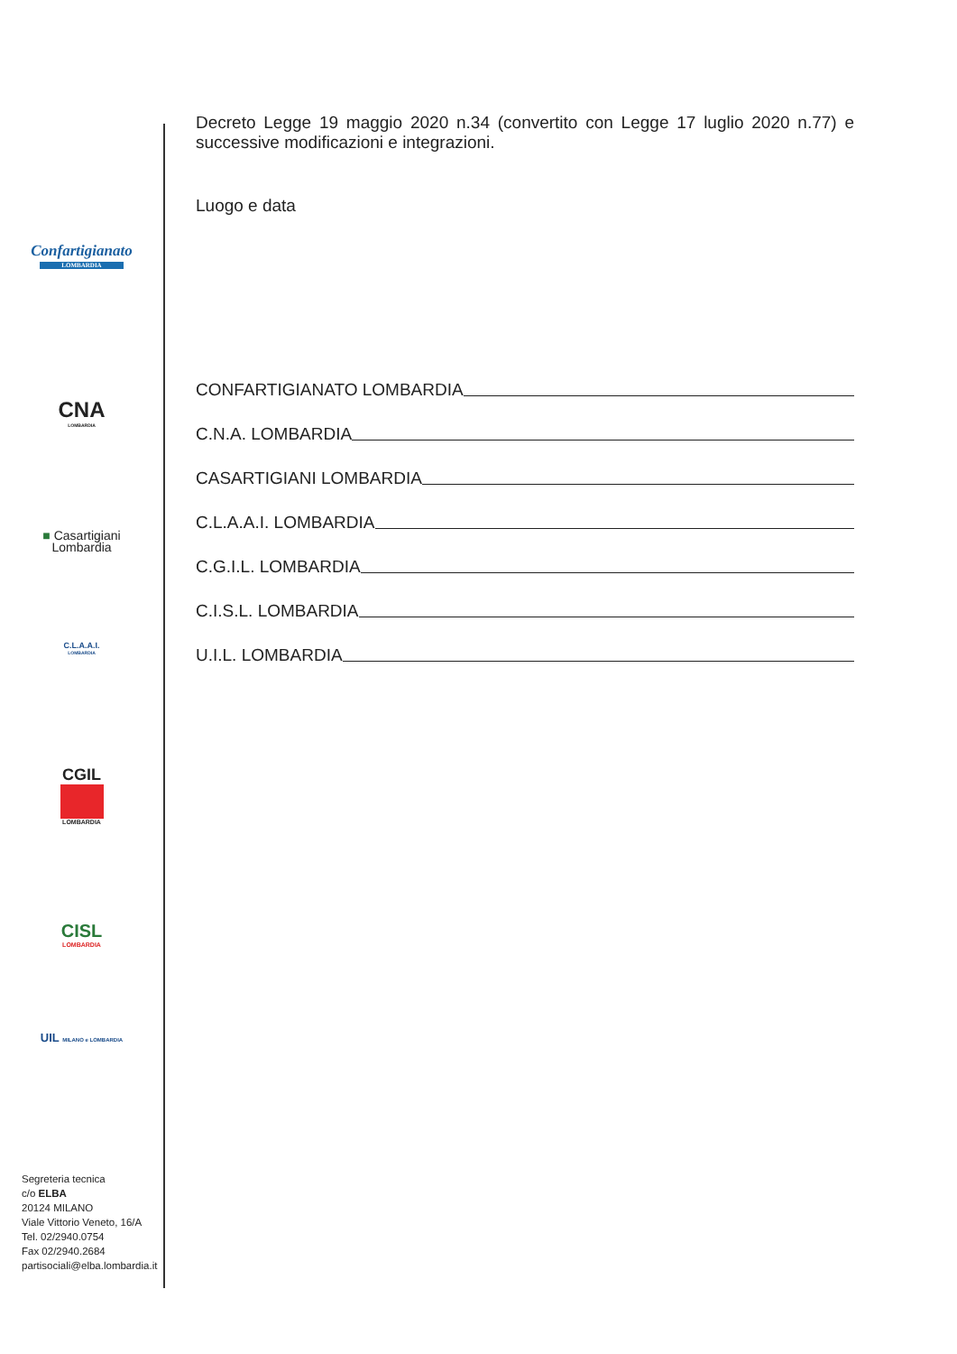Confartigianato
LOMBARDIA
CNA
LOMBARDIA
■ Casartigiani
Lombardia
C.L.A.A.I.
LOMBARDIA
CGIL
LOMBARDIA
CISL
LOMBARDIA
UIL MILANO e LOMBARDIA
Segreteria tecnica
c/o ELBA
20124 MILANO
Viale Vittorio Veneto, 16/A
Tel. 02/2940.0754
Fax 02/2940.2684
partisociali@elba.lombardia.it
Decreto Legge 19 maggio 2020 n.34 (convertito con Legge 17 luglio 2020 n.77) e successive modificazioni e integrazioni.
Luogo e data
CONFARTIGIANATO LOMBARDIA
C.N.A. LOMBARDIA
CASARTIGIANI LOMBARDIA
C.L.A.A.I. LOMBARDIA
C.G.I.L. LOMBARDIA
C.I.S.L. LOMBARDIA
U.I.L. LOMBARDIA